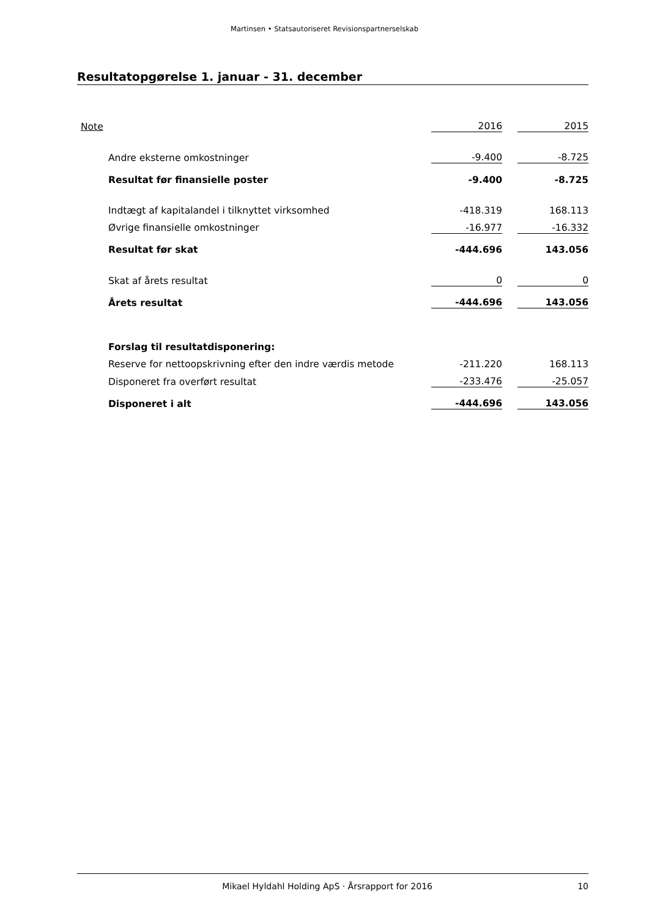Martinsen • Statsautoriseret Revisionspartnerselskab
Resultatopgørelse 1. januar - 31. december
| Note | 2016 | | 2015 |
| Andre eksterne omkostninger | -9.400 | | -8.725 |
| Resultat før finansielle poster | -9.400 | | -8.725 |
| Indtægt af kapitalandel i tilknyttet virksomhed | -418.319 | | 168.113 |
| Øvrige finansielle omkostninger | -16.977 | | -16.332 |
| Resultat før skat | -444.696 | | 143.056 |
| Skat af årets resultat | 0 | | 0 |
| Årets resultat | -444.696 | | 143.056 |
| Forslag til resultatdisponering: | | | |
| Reserve for nettoopskrivning efter den indre værdis metode | -211.220 | | 168.113 |
| Disponeret fra overført resultat | -233.476 | | -25.057 |
| Disponeret i alt | -444.696 | | 143.056 |
Mikael Hyldahl Holding ApS · Årsrapport for 2016 10